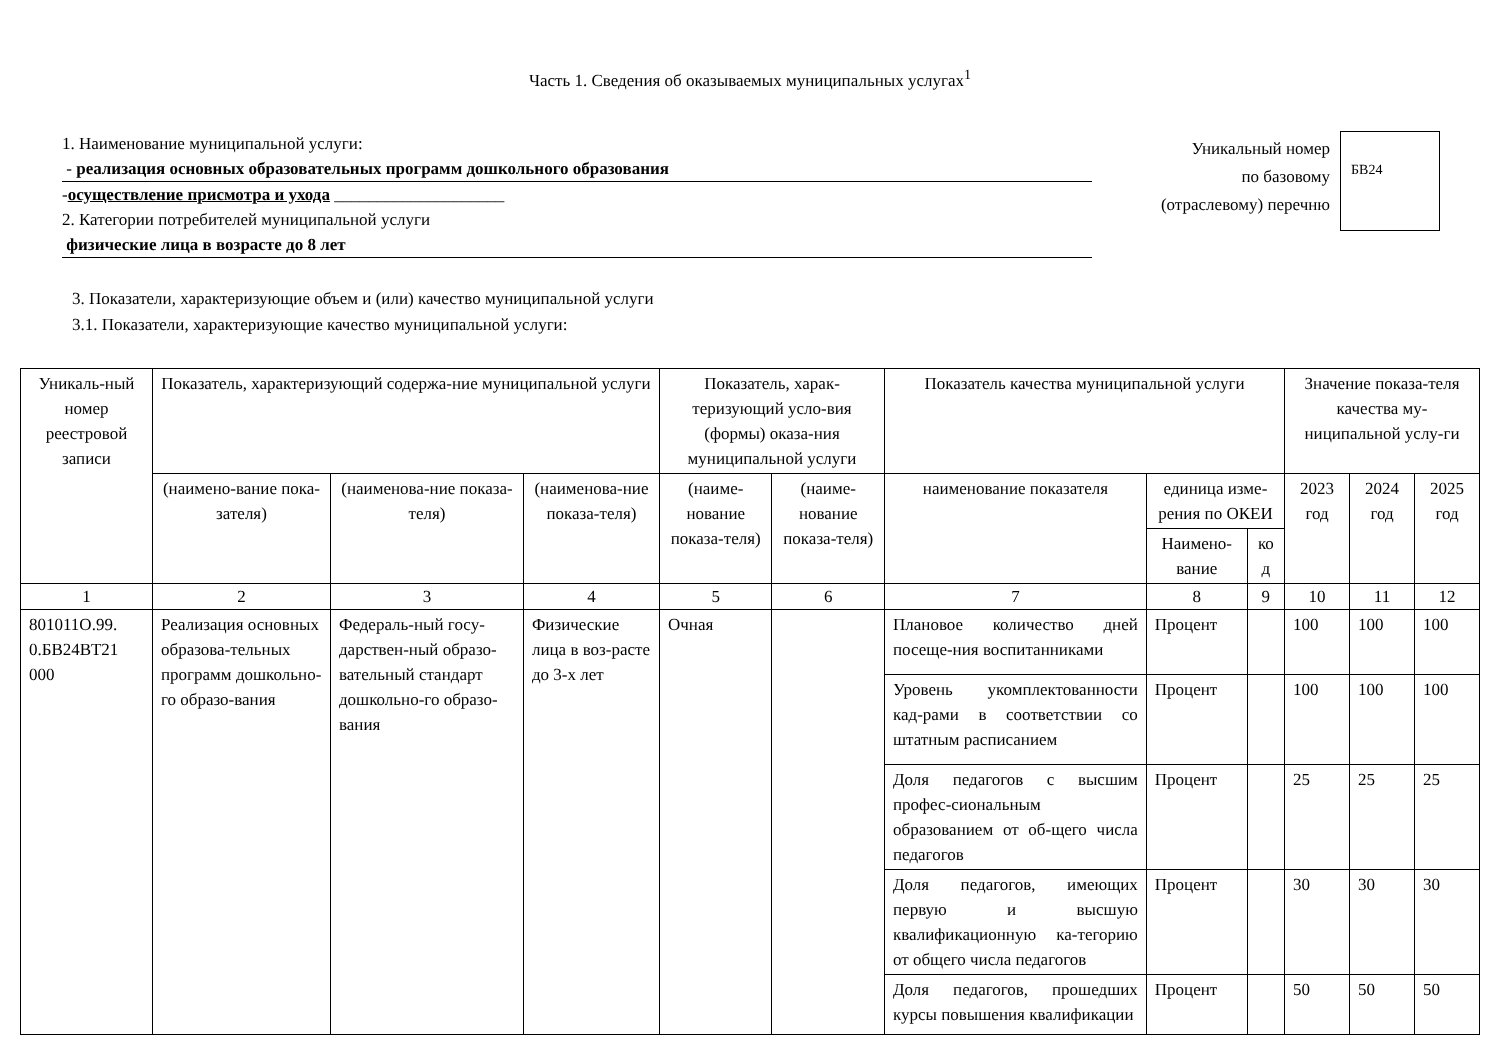Часть 1. Сведения об оказываемых муниципальных услугах<sup>1</sup>
1. Наименование муниципальной услуги:
- реализация основных образовательных программ дошкольного образования
-осуществление присмотра и ухода ____________________
2. Категории потребителей муниципальной услуги
физические лица в возрасте до 8 лет
Уникальный номер
по базовому
(отраслевому) перечню
БВ24
3. Показатели, характеризующие объем и (или) качество муниципальной услуги
3.1. Показатели, характеризующие качество муниципальной услуги:
| Уникаль-ный номер реестровой записи | Показатель, характеризующий содержа-ние муниципальной услуги | | | Показатель, харак-теризующий усло-вия (формы) оказа-ния муниципальной услуги | | Показатель качества муниципальной услуги | | | Значение показа-теля качества му-ниципальной услу-ги | | |
| --- | --- | --- | --- | --- | --- | --- | --- | --- | --- | --- | --- |
| | (наимено-вание пока-зателя) | (наименова-ние показа-теля) | (наименова-ние показа-теля) | (наиме-нование показа-теля) | (наиме-нование показа-теля) | наименование показателя | единица изме-рения по ОКЕИ | | 2023 год | 2024 год | 2025 год |
| | | | | | | | Наимено-вание | ко д | | | |
| 1 | 2 | 3 | 4 | 5 | 6 | 7 | 8 | 9 | 10 | 11 | 12 |
| 801011О.99. 0.БВ24ВТ21 000 | Реализация основных образова-тельных программ дошкольно-го образо-вания | Федераль-ный госу-дарствен-ный образо-вательный стандарт дошкольно-го образо-вания | Физические лица в воз-расте до 3-х лет | Очная | | Плановое количество дней посеще-ния воспитанниками | Процент | | 100 | 100 | 100 |
| | | | | | | Уровень укомплектованности кад-рами в соответствии со штатным расписанием | Процент | | 100 | 100 | 100 |
| | | | | | | Доля педагогов с высшим профес-сиональным образованием от об-щего числа педагогов | Процент | | 25 | 25 | 25 |
| | | | | | | Доля педагогов, имеющих первую и высшую квалификационную ка-тегорию от общего числа педагогов | Процент | | 30 | 30 | 30 |
| | | | | | | Доля педагогов, прошедших курсы повышения квалификации | Процент | | 50 | 50 | 50 |